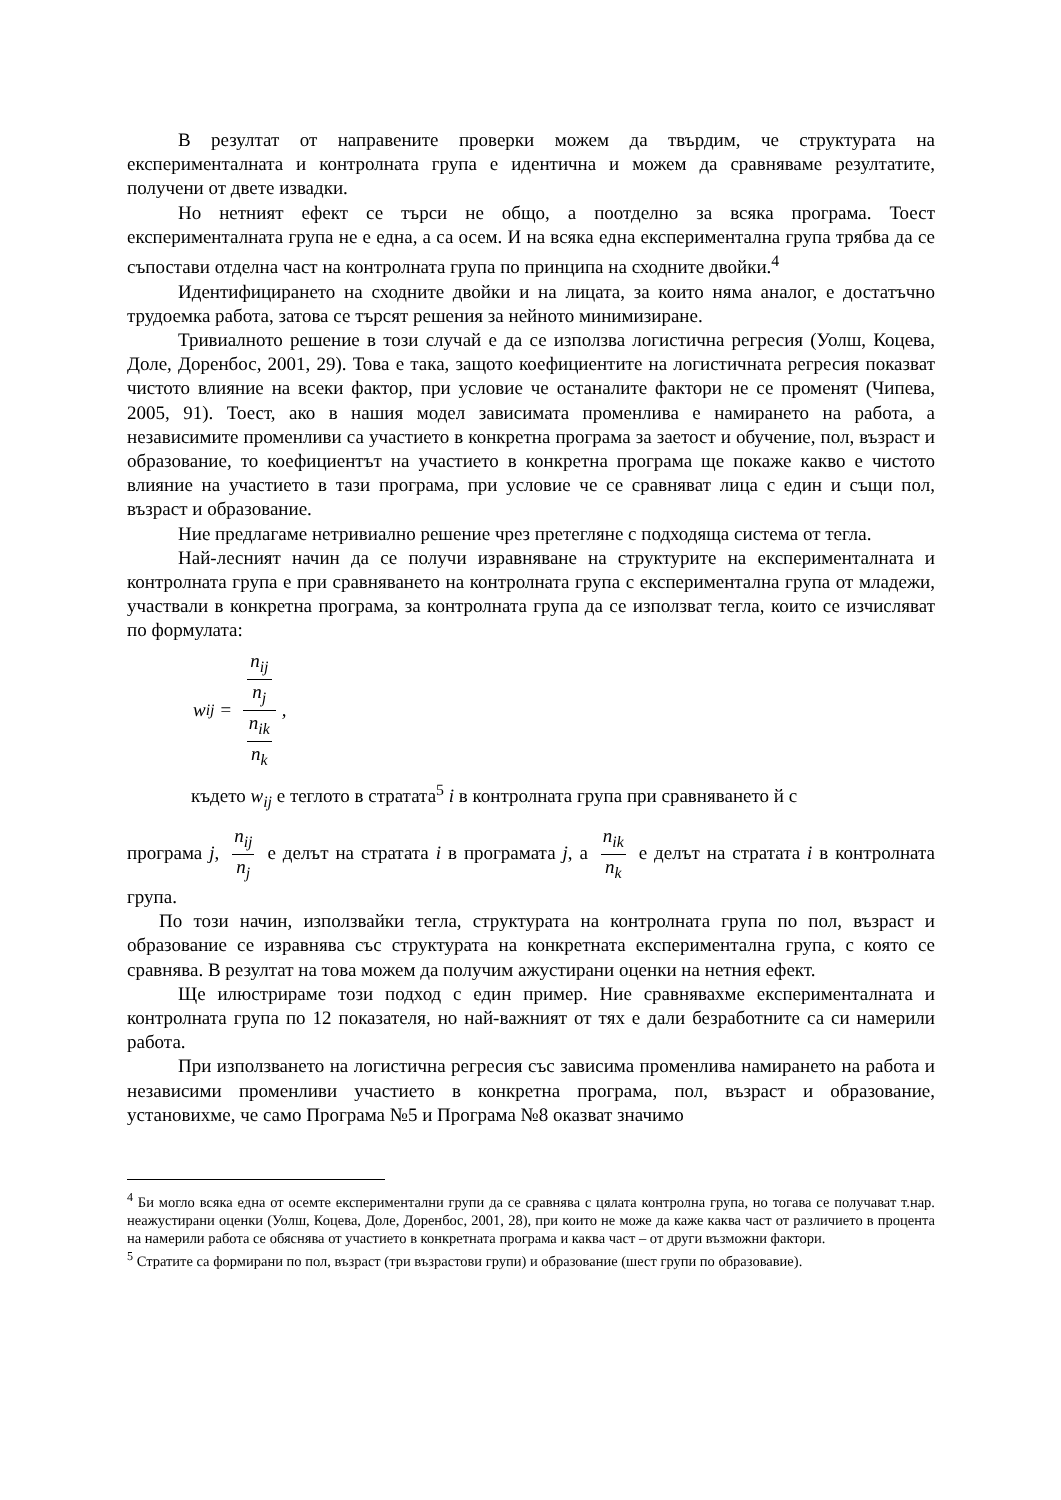В резултат от направените проверки можем да твърдим, че структурата на експерименталната и контролната група е идентична и можем да сравняваме резултатите, получени от двете извадки.
Но нетният ефект се търси не общо, а поотделно за всяка програма. Тоест експерименталната група не е една, а са осем. И на всяка една експериментална група трябва да се съпостави отделна част на контролната група по принципа на сходните двойки.<sup>4</sup>
Идентифицирането на сходните двойки и на лицата, за които няма аналог, е достатъчно трудоемка работа, затова се търсят решения за нейното минимизиране.
Тривиалното решение в този случай е да се използва логистична регресия (Уолш, Коцева, Доле, Доренбос, 2001, 29). Това е така, защото коефициентите на логистичната регресия показват чистото влияние на всеки фактор, при условие че останалите фактори не се променят (Чипева, 2005, 91). Тоест, ако в нашия модел зависимата променлива е намирането на работа, а независимите променливи са участието в конкретна програма за заетост и обучение, пол, възраст и образование, то коефициентът на участието в конкретна програма ще покаже какво е чистото влияние на участието в тази програма, при условие че се сравняват лица с един и същи пол, възраст и образование.
Ние предлагаме нетривиално решение чрез претегляне с подходяща система от тегла.
Най-лесният начин да се получи изравняване на структурите на експерименталната и контролната група е при сравняването на контролната група с експериментална група от младежи, участвали в конкретна програма, за контролната група да се използват тегла, които се изчисляват по формулата:
w<sub>ij</sub> = n<sub>ij</sub>
n<sub>j</sub> n<sub>ik</sub>
n<sub>k</sub>,
където w<sub>ij</sub> е теглото в стратата<sup>5</sup> i в контролната група при сравняването й с
програма j, n<sub>ij</sub> n<sub>j</sub> е делът на стратата i в програмата j, а n<sub>ik</sub> n<sub>k</sub> е делът на стратата i в контролната група.
По този начин, използвайки тегла, структурата на контролната група по пол, възраст и образование се изравнява със структурата на конкретната експериментална група, с която се сравнява. В резултат на това можем да получим ажустирани оценки на нетния ефект.
Ще илюстрираме този подход с един пример. Ние сравнявахме експерименталната и контролната група по 12 показателя, но най-важният от тях е дали безработните са си намерили работа.
При използването на логистична регресия със зависима променлива намирането на работа и независими променливи участието в конкретна програма, пол, възраст и образование, установихме, че само Програма №5 и Програма №8 оказват значимо
<sup>4</sup> Би могло всяка една от осемте експериментални групи да се сравнява с цялата контролна група, но тогава се получават т.нар. неажустирани оценки (Уолш, Коцева, Доле, Доренбос, 2001, 28), при които не може да каже каква част от различието в процента на намерили работа се обяснява от участието в конкретната програма и каква част – от други възможни фактори.
<sup>5</sup> Стратите са формирани по пол, възраст (три възрастови групи) и образование (шест групи по образовавие).